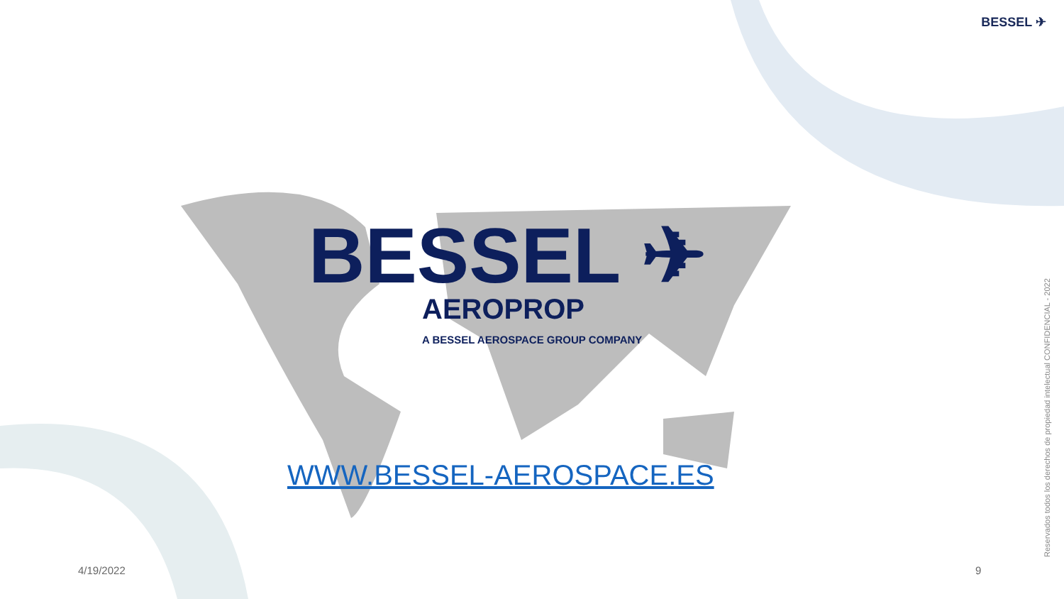BESSEL ✈
BESSEL ✈
AEROPROP
A BESSEL AEROSPACE GROUP COMPANY
WWW.BESSEL-AEROSPACE.ES
4/19/2022 9
Reservados todos los derechos de propiedad intelectual CONFIDENCIAL - 2022